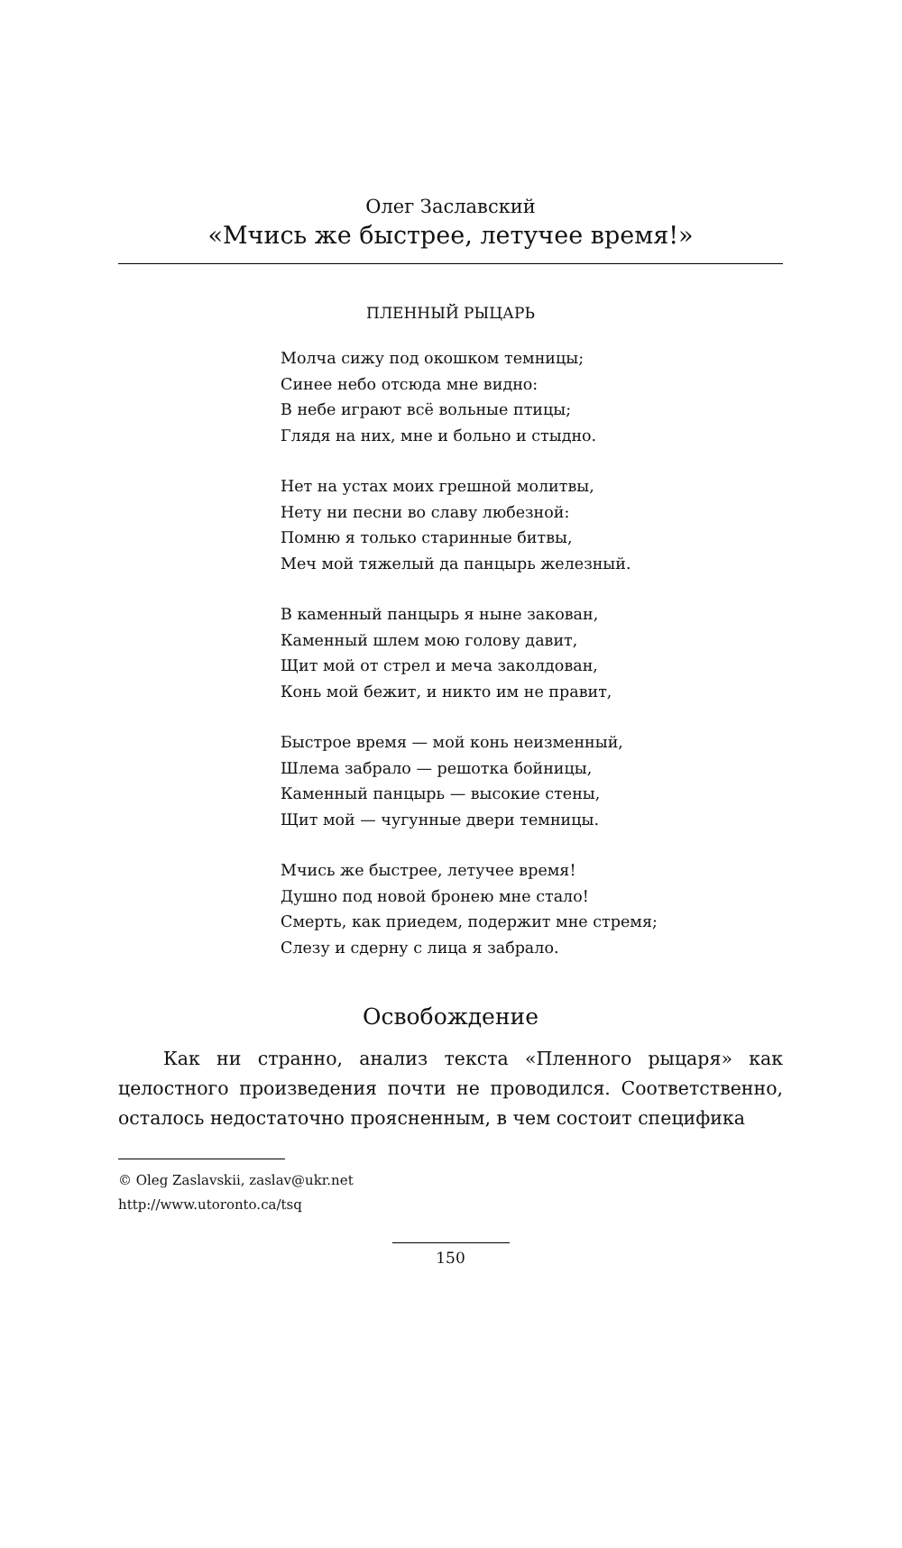Олег Заславский
«Мчись же быстрее, летучее время!»
ПЛЕННЫЙ РЫЦАРЬ
Молча сижу под окошком темницы;
Синее небо отсюда мне видно:
В небе играют всё вольные птицы;
Глядя на них, мне и больно и стыдно.
Нет на устах моих грешной молитвы,
Нету ни песни во славу любезной:
Помню я только старинные битвы,
Меч мой тяжелый да панцырь железный.
В каменный панцырь я ныне закован,
Каменный шлем мою голову давит,
Щит мой от стрел и меча заколдован,
Конь мой бежит, и никто им не правит,
Быстрое время — мой конь неизменный,
Шлема забрало — решотка бойницы,
Каменный панцырь — высокие стены,
Щит мой — чугунные двери темницы.
Мчись же быстрее, летучее время!
Душно под новой бронею мне стало!
Смерть, как приедем, подержит мне стремя;
Слезу и сдерну с лица я забрало.
Освобождение
Как ни странно, анализ текста «Пленного рыцаря» как целостного произведения почти не проводился. Соответственно, осталось недостаточно проясненным, в чем состоит специфика
© Oleg Zaslavskii, zaslav@ukr.net
http://www.utoronto.ca/tsq
150